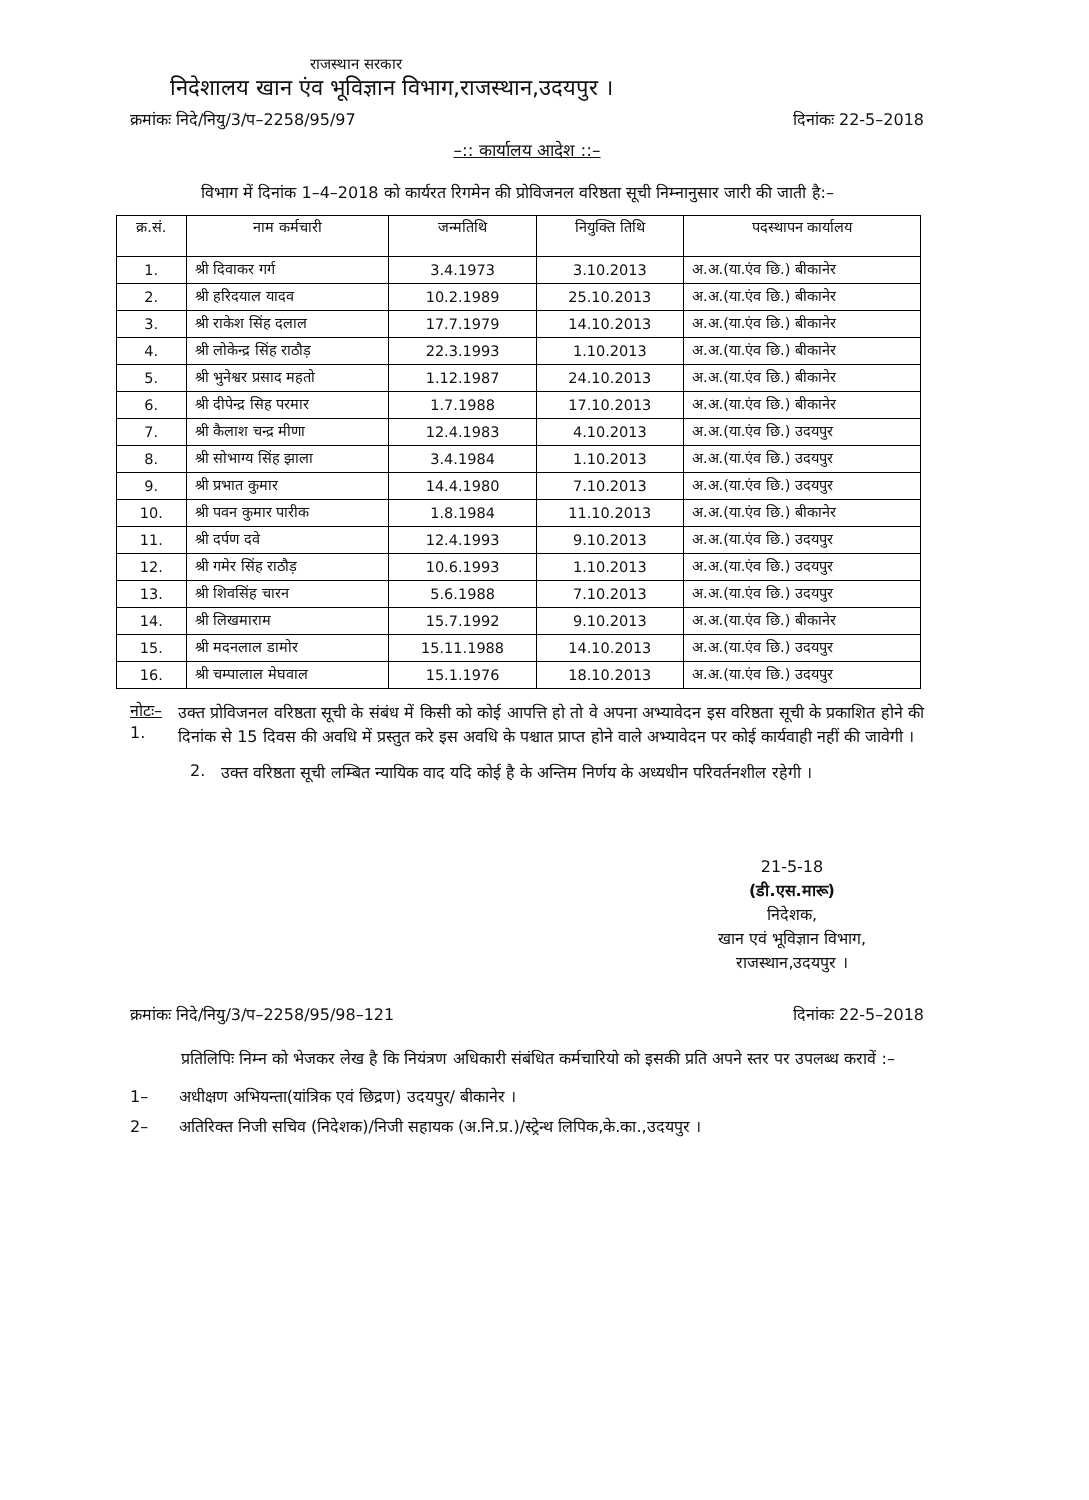राजस्थान सरकार
निदेशालय खान एंव भूविज्ञान विभाग,राजस्थान,उदयपुर ।
क्रमांकः निदे/नियु/3/प–2258/95/97 दिनांकः 22-5–2018
–:: कार्यालय आदेश ::–
विभाग में दिनांक 1–4–2018 को कार्यरत रिगमेन की प्रोविजनल वरिष्ठता सूची निम्नानुसार जारी की जाती है:–
| क्र.सं. | नाम कर्मचारी | जन्मतिथि | नियुक्ति तिथि | पदस्थापन कार्यालय |
| --- | --- | --- | --- | --- |
| 1. | श्री दिवाकर गर्ग | 3.4.1973 | 3.10.2013 | अ.अ.(या.एंव छि.) बीकानेर |
| 2. | श्री हरिदयाल यादव | 10.2.1989 | 25.10.2013 | अ.अ.(या.एंव छि.) बीकानेर |
| 3. | श्री राकेश सिंह दलाल | 17.7.1979 | 14.10.2013 | अ.अ.(या.एंव छि.) बीकानेर |
| 4. | श्री लोकेन्द्र सिंह राठौड़ | 22.3.1993 | 1.10.2013 | अ.अ.(या.एंव छि.) बीकानेर |
| 5. | श्री भुनेश्वर प्रसाद महतो | 1.12.1987 | 24.10.2013 | अ.अ.(या.एंव छि.) बीकानेर |
| 6. | श्री दीपेन्द्र सिह परमार | 1.7.1988 | 17.10.2013 | अ.अ.(या.एंव छि.) बीकानेर |
| 7. | श्री कैलाश चन्द्र मीणा | 12.4.1983 | 4.10.2013 | अ.अ.(या.एंव छि.) उदयपुर |
| 8. | श्री सोभाग्य सिंह झाला | 3.4.1984 | 1.10.2013 | अ.अ.(या.एंव छि.) उदयपुर |
| 9. | श्री प्रभात कुमार | 14.4.1980 | 7.10.2013 | अ.अ.(या.एंव छि.) उदयपुर |
| 10. | श्री पवन कुमार पारीक | 1.8.1984 | 11.10.2013 | अ.अ.(या.एंव छि.) बीकानेर |
| 11. | श्री दर्पण दवे | 12.4.1993 | 9.10.2013 | अ.अ.(या.एंव छि.) उदयपुर |
| 12. | श्री गमेर सिंह राठौड़ | 10.6.1993 | 1.10.2013 | अ.अ.(या.एंव छि.) उदयपुर |
| 13. | श्री शिवसिंह चारन | 5.6.1988 | 7.10.2013 | अ.अ.(या.एंव छि.) उदयपुर |
| 14. | श्री लिखमाराम | 15.7.1992 | 9.10.2013 | अ.अ.(या.एंव छि.) बीकानेर |
| 15. | श्री मदनलाल डामोर | 15.11.1988 | 14.10.2013 | अ.अ.(या.एंव छि.) उदयपुर |
| 16. | श्री चम्पालाल मेघवाल | 15.1.1976 | 18.10.2013 | अ.अ.(या.एंव छि.) उदयपुर |
नोटः– 1.
उक्त प्रोविजनल वरिष्ठता सूची के संबंध में किसी को कोई आपत्ति हो तो वे अपना अभ्यावेदन इस वरिष्ठता सूची के प्रकाशित होने की दिनांक से 15 दिवस की अवधि में प्रस्तुत करे इस अवधि के पश्चात प्राप्त होने वाले अभ्यावेदन पर कोई कार्यवाही नहीं की जावेगी ।
2.
उक्त वरिष्ठता सूची लम्बित न्यायिक वाद यदि कोई है के अन्तिम निर्णय के अध्यधीन परिवर्तनशील रहेगी ।
21-5-18
(डी.एस.मारू)
निदेशक,
खान एवं भूविज्ञान विभाग,
राजस्थान,उदयपुर ।
क्रमांकः निदे/नियु/3/प–2258/95/98–121 दिनांकः 22-5–2018
प्रतिलिपिः निम्न को भेजकर लेख है कि नियंत्रण अधिकारी संबंधित कर्मचारियो को इसकी प्रति अपने स्तर पर उपलब्ध करावें :–
1– अधीक्षण अभियन्ता(यांत्रिक एवं छिद्रण) उदयपुर/ बीकानेर ।
2– अतिरिक्त निजी सचिव (निदेशक)/निजी सहायक (अ.नि.प्र.)/स्ट्रेन्थ लिपिक,के.का.,उदयपुर ।